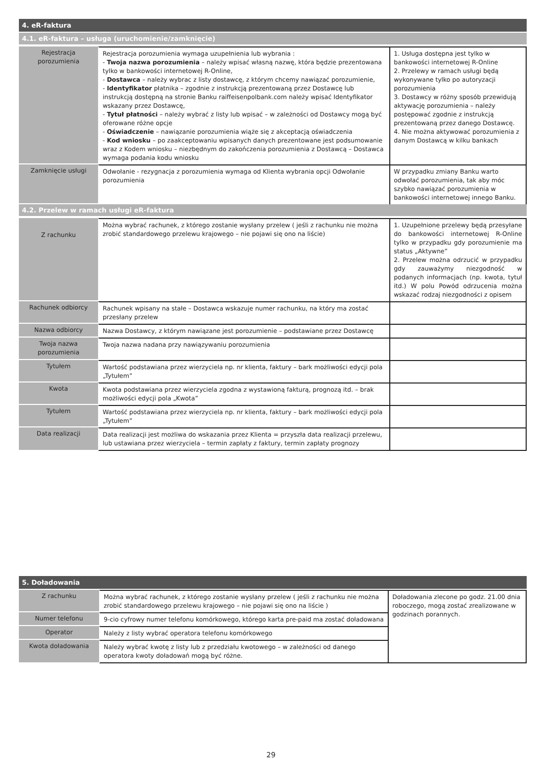| 4. eR-faktura | | |
| --- | --- | --- |
| 4.1. eR-faktura – usługa (uruchomienie/zamknięcie) | | |
| Rejestracja porozumienia | Rejestracja porozumienia wymaga uzupełnienia lub wybrania : - Twoja nazwa porozumienia – należy wpisać własną nazwę, która będzie prezentowana tylko w bankowości internetowej R-Online, - Dostawca – należy wybrac z listy dostawcę, z którym chcemy nawiązać porozumienie, - Identyfikator płatnika – zgodnie z instrukcją prezentowaną przez Dostawcę lub instrukcją dostępną na stronie Banku raiffeisenpolbank.com należy wpisać Identyfikator wskazany przez Dostawcę, - Tytuł płatności – należy wybrać z listy lub wpisać – w zależności od Dostawcy mogą być oferowane różne opcje - Oświadczenie – nawiązanie porozumienia wiąże się z akceptacją oświadczenia - Kod wniosku – po zaakceptowaniu wpisanych danych prezentowane jest podsumowanie wraz z Kodem wniosku – niezbędnym do zakończenia porozumienia z Dostawcą – Dostawca wymaga podania kodu wniosku | 1. Usługa dostępna jest tylko w bankowości internetowej R-Online 2. Przelewy w ramach usługi będą wykonywane tylko po autoryzacji porozumienia 3. Dostawcy w różny sposób przewidują aktywację porozumienia – należy postępować zgodnie z instrukcją prezentowaną przez danego Dostawcę. 4. Nie można aktywować porozumienia z danym Dostawcą w kilku bankach |
| Zamknięcie usługi | Odwołanie - rezygnacja z porozumienia wymaga od Klienta wybrania opcji Odwołanie porozumienia | W przypadku zmiany Banku warto odwołać porozumienia, tak aby móc szybko nawiązać porozumienia w bankowości internetowej innego Banku. |
| 4.2. Przelew w ramach usługi eR-faktura | | |
| Z rachunku | Można wybrać rachunek, z którego zostanie wysłany przelew ( jeśli z rachunku nie można zrobić standardowego przelewu krajowego – nie pojawi się ono na liście) | 1. Uzupełnione przelewy będą przesyłane do bankowości internetowej R-Online tylko w przypadku gdy porozumienie ma status „Aktywne” 2. Przelew można odrzucić w przypadku gdy zauważymy niezgodność w podanych informacjach (np. kwota, tytuł itd.) W polu Powód odrzucenia można wskazać rodzaj niezgodności z opisem |
| Rachunek odbiorcy | Rachunek wpisany na stałe – Dostawca wskazuje numer rachunku, na który ma zostać przesłany przelew | |
| Nazwa odbiorcy | Nazwa Dostawcy, z którym nawiązane jest porozumienie – podstawiane przez Dostawcę | |
| Twoja nazwa porozumienia | Twoja nazwa nadana przy nawiązywaniu porozumienia | |
| Tytułem | Wartość podstawiana przez wierzyciela np. nr klienta, faktury – bark możliwości edycji pola „Tytułem” | |
| Kwota | Kwota podstawiana przez wierzyciela zgodna z wystawioną fakturą, prognozą itd. – brak możliwości edycji pola „Kwota” | |
| Tytułem | Wartość podstawiana przez wierzyciela np. nr klienta, faktury – bark możliwości edycji pola „Tytułem” | |
| Data realizacji | Data realizacji jest możliwa do wskazania przez Klienta = przyszła data realizacji przelewu, lub ustawiana przez wierzyciela – termin zapłaty z faktury, termin zapłaty prognozy | |
| 5. Doładowania | | |
| --- | --- | --- |
| Z rachunku | Można wybrać rachunek, z którego zostanie wysłany przelew ( jeśli z rachunku nie można zrobić standardowego przelewu krajowego – nie pojawi się ono na liście ) | Doładowania zlecone po godz. 21.00 dnia roboczego, mogą zostać zrealizowane w godzinach porannych. |
| Numer telefonu | 9-cio cyfrowy numer telefonu komórkowego, którego karta pre-paid ma zostać doładowana | |
| Operator | Należy z listy wybrać operatora telefonu komórkowego | |
| Kwota doładowania | Należy wybrać kwotę z listy lub z przedziału kwotowego – w zależności od danego operatora kwoty doładowań mogą być różne. | |
29